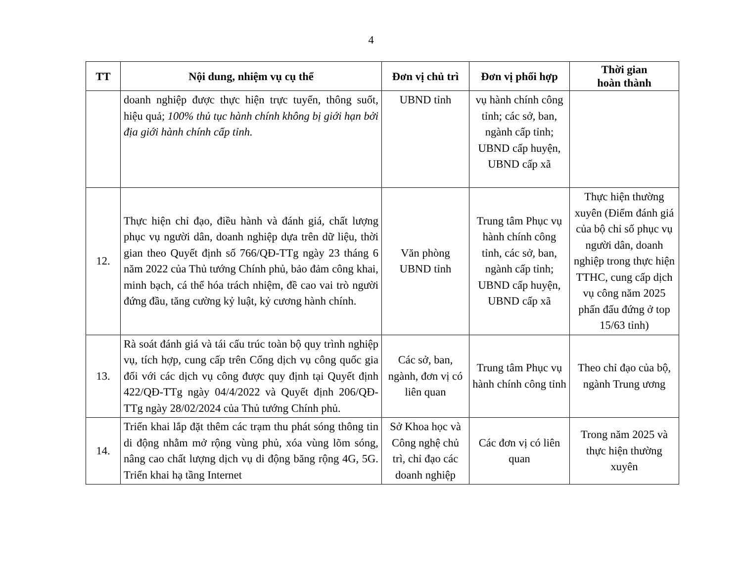4
| TT | Nội dung, nhiệm vụ cụ thể | Đơn vị chủ trì | Đơn vị phối hợp | Thời gian hoàn thành |
| --- | --- | --- | --- | --- |
| | doanh nghiệp được thực hiện trực tuyến, thông suốt, hiệu quả; 100% thủ tục hành chính không bị giới hạn bởi địa giới hành chính cấp tỉnh. | UBND tỉnh | vụ hành chính công tỉnh; các sở, ban, ngành cấp tỉnh; UBND cấp huyện, UBND cấp xã | |
| 12. | Thực hiện chỉ đạo, điều hành và đánh giá, chất lượng phục vụ người dân, doanh nghiệp dựa trên dữ liệu, thời gian theo Quyết định số 766/QĐ-TTg ngày 23 tháng 6 năm 2022 của Thủ tướng Chính phủ, bảo đảm công khai, minh bạch, cá thể hóa trách nhiệm, đề cao vai trò người đứng đầu, tăng cường kỷ luật, kỷ cương hành chính. | Văn phòng UBND tỉnh | Trung tâm Phục vụ hành chính công tỉnh, các sở, ban, ngành cấp tỉnh; UBND cấp huyện, UBND cấp xã | Thực hiện thường xuyên (Điểm đánh giá của bộ chỉ số phục vụ người dân, doanh nghiệp trong thực hiện TTHC, cung cấp dịch vụ công năm 2025 phấn đấu đứng ở top 15/63 tỉnh) |
| 13. | Rà soát đánh giá và tái cấu trúc toàn bộ quy trình nghiệp vụ, tích hợp, cung cấp trên Cổng dịch vụ công quốc gia đối với các dịch vụ công được quy định tại Quyết định 422/QĐ-TTg ngày 04/4/2022 và Quyết định 206/QĐ-TTg ngày 28/02/2024 của Thủ tướng Chính phủ. | Các sở, ban, ngành, đơn vị có liên quan | Trung tâm Phục vụ hành chính công tỉnh | Theo chỉ đạo của bộ, ngành Trung ương |
| 14. | Triển khai lắp đặt thêm các trạm thu phát sóng thông tin di động nhằm mở rộng vùng phủ, xóa vùng lõm sóng, nâng cao chất lượng dịch vụ di động băng rộng 4G, 5G. Triển khai hạ tầng Internet | Sở Khoa học và Công nghệ chủ trì, chỉ đạo các doanh nghiệp | Các đơn vị có liên quan | Trong năm 2025 và thực hiện thường xuyên |